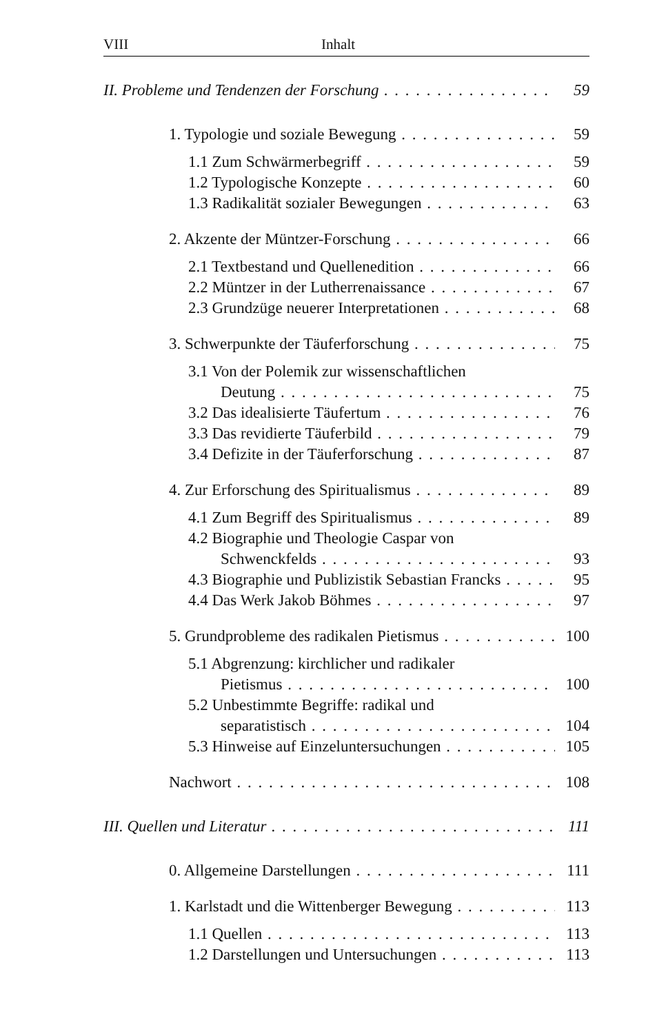VIII Inhalt
II. Probleme und Tendenzen der Forschung 59
1. Typologie und soziale Bewegung 59
1.1 Zum Schwärmerbegriff 59
1.2 Typologische Konzepte 60
1.3 Radikalität sozialer Bewegungen 63
2. Akzente der Müntzer-Forschung 66
2.1 Textbestand und Quellenedition 66
2.2 Müntzer in der Lutherrenaissance 67
2.3 Grundzüge neuerer Interpretationen 68
3. Schwerpunkte der Täuferforschung 75
3.1 Von der Polemik zur wissenschaftlichen
Deutung 75
3.2 Das idealisierte Täufertum 76
3.3 Das revidierte Täuferbild 79
3.4 Defizite in der Täuferforschung 87
4. Zur Erforschung des Spiritualismus 89
4.1 Zum Begriff des Spiritualismus 89
4.2 Biographie und Theologie Caspar von
Schwenckfelds 93
4.3 Biographie und Publizistik Sebastian Francks 95
4.4 Das Werk Jakob Böhmes 97
5. Grundprobleme des radikalen Pietismus 100
5.1 Abgrenzung: kirchlicher und radikaler
Pietismus 100
5.2 Unbestimmte Begriffe: radikal und
separatistisch 104
5.3 Hinweise auf Einzeluntersuchungen 105
Nachwort 108
III. Quellen und Literatur 111
0. Allgemeine Darstellungen 111
1. Karlstadt und die Wittenberger Bewegung 113
1.1 Quellen 113
1.2 Darstellungen und Untersuchungen 113